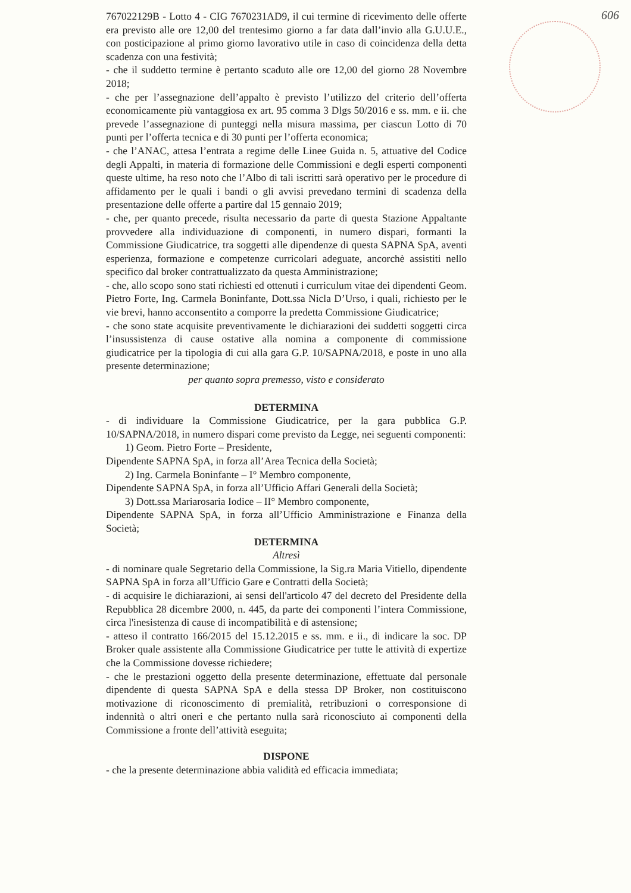606
767022129B - Lotto 4 - CIG 7670231AD9, il cui termine di ricevimento delle offerte era previsto alle ore 12,00 del trentesimo giorno a far data dall’invio alla G.U.U.E., con posticipazione al primo giorno lavorativo utile in caso di coincidenza della detta scadenza con una festività;
- che il suddetto termine è pertanto scaduto alle ore 12,00 del giorno 28 Novembre 2018;
- che per l’assegnazione dell’appalto è previsto l’utilizzo del criterio dell’offerta economicamente più vantaggiosa ex art. 95 comma 3 Dlgs 50/2016 e ss. mm. e ii. che prevede l’assegnazione di punteggi nella misura massima, per ciascun Lotto di 70 punti per l’offerta tecnica e di 30 punti per l’offerta economica;
- che l’ANAC, attesa l’entrata a regime delle Linee Guida n. 5, attuative del Codice degli Appalti, in materia di formazione delle Commissioni e degli esperti componenti queste ultime, ha reso noto che l’Albo di tali iscritti sarà operativo per le procedure di affidamento per le quali i bandi o gli avvisi prevedano termini di scadenza della presentazione delle offerte a partire dal 15 gennaio 2019;
- che, per quanto precede, risulta necessario da parte di questa Stazione Appaltante provvedere alla individuazione di componenti, in numero dispari, formanti la Commissione Giudicatrice, tra soggetti alle dipendenze di questa SAPNA SpA, aventi esperienza, formazione e competenze curricolari adeguate, ancorchè assistiti nello specifico dal broker contrattualizzato da questa Amministrazione;
- che, allo scopo sono stati richiesti ed ottenuti i curriculum vitae dei dipendenti Geom. Pietro Forte, Ing. Carmela Boninfante, Dott.ssa Nicla D’Urso, i quali, richiesto per le vie brevi, hanno acconsentito a comporre la predetta Commissione Giudicatrice;
- che sono state acquisite preventivamente le dichiarazioni dei suddetti soggetti circa l’insussistenza di cause ostative alla nomina a componente di commissione giudicatrice per la tipologia di cui alla gara G.P. 10/SAPNA/2018, e poste in uno alla presente determinazione;
per quanto sopra premesso, visto e considerato
DETERMINA
- di individuare la Commissione Giudicatrice, per la gara pubblica G.P. 10/SAPNA/2018, in numero dispari come previsto da Legge, nei seguenti componenti:
1) Geom. Pietro Forte – Presidente,
Dipendente SAPNA SpA, in forza all’Area Tecnica della Società;
2) Ing. Carmela Boninfante – I° Membro componente,
Dipendente SAPNA SpA, in forza all’Ufficio Affari Generali della Società;
3) Dott.ssa Mariarosaria Iodice – II° Membro componente,
Dipendente SAPNA SpA, in forza all’Ufficio Amministrazione e Finanza della Società;
DETERMINA
Altresì
- di nominare quale Segretario della Commissione, la Sig.ra Maria Vitiello, dipendente SAPNA SpA in forza all’Ufficio Gare e Contratti della Società;
- di acquisire le dichiarazioni, ai sensi dell'articolo 47 del decreto del Presidente della Repubblica 28 dicembre 2000, n. 445, da parte dei componenti l’intera Commissione, circa l'inesistenza di cause di incompatibilità e di astensione;
- atteso il contratto 166/2015 del 15.12.2015 e ss. mm. e ii., di indicare la soc. DP Broker quale assistente alla Commissione Giudicatrice per tutte le attività di expertize che la Commissione dovesse richiedere;
- che le prestazioni oggetto della presente determinazione, effettuate dal personale dipendente di questa SAPNA SpA e della stessa DP Broker, non costituiscono motivazione di riconoscimento di premialità, retribuzioni o corresponsione di indennità o altri oneri e che pertanto nulla sarà riconosciuto ai componenti della Commissione a fronte dell’attività eseguita;
DISPONE
- che la presente determinazione abbia validità ed efficacia immediata;